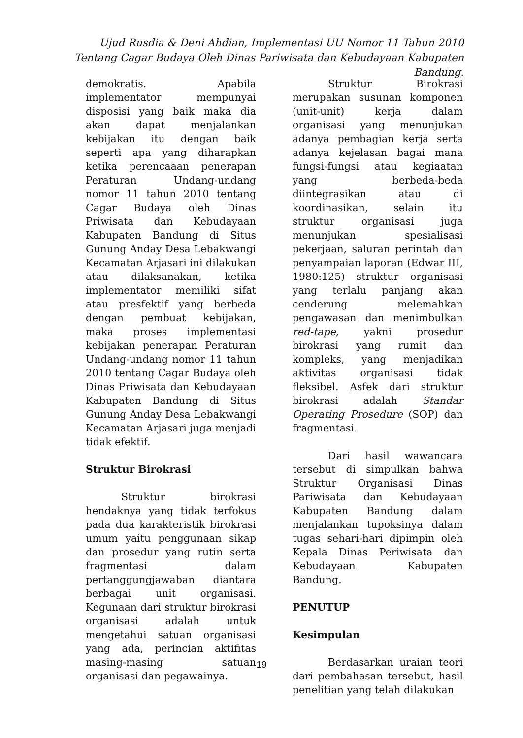Ujud Rusdia & Deni Ahdian, Implementasi UU Nomor 11 Tahun 2010 Tentang Cagar Budaya Oleh Dinas Pariwisata dan Kebudayaan Kabupaten Bandung.
demokratis. Apabila implementator mempunyai disposisi yang baik maka dia akan dapat menjalankan kebijakan itu dengan baik seperti apa yang diharapkan ketika perencaaan penerapan Peraturan Undang-undang nomor 11 tahun 2010 tentang Cagar Budaya oleh Dinas Priwisata dan Kebudayaan Kabupaten Bandung di Situs Gunung Anday Desa Lebakwangi Kecamatan Arjasari ini dilakukan atau dilaksanakan, ketika implementator memiliki sifat atau presfektif yang berbeda dengan pembuat kebijakan, maka proses implementasi kebijakan penerapan Peraturan Undang-undang nomor 11 tahun 2010 tentang Cagar Budaya oleh Dinas Priwisata dan Kebudayaan Kabupaten Bandung di Situs Gunung Anday Desa Lebakwangi Kecamatan Arjasari juga menjadi tidak efektif.
Struktur Birokrasi
Struktur birokrasi hendaknya yang tidak terfokus pada dua karakteristik birokrasi umum yaitu penggunaan sikap dan prosedur yang rutin serta fragmentasi dalam pertanggungjawaban diantara berbagai unit organisasi. Kegunaan dari struktur birokrasi organisasi adalah untuk mengetahui satuan organisasi yang ada, perincian aktifitas masing-masing satuan organisasi dan pegawainya.
Struktur Birokrasi merupakan susunan komponen (unit-unit) kerja dalam organisasi yang menunjukan adanya pembagian kerja serta adanya kejelasan bagai mana fungsi-fungsi atau kegiaatan yang berbeda-beda diintegrasikan atau di koordinasikan, selain itu struktur organisasi juga menunjukan spesialisasi pekerjaan, saluran perintah dan penyampaian laporan (Edwar III, 1980:125) struktur organisasi yang terlalu panjang akan cenderung melemahkan pengawasan dan menimbulkan red-tape, yakni prosedur birokrasi yang rumit dan kompleks, yang menjadikan aktivitas organisasi tidak fleksibel. Asfek dari struktur birokrasi adalah Standar Operating Prosedure (SOP) dan fragmentasi.
Dari hasil wawancara tersebut di simpulkan bahwa Struktur Organisasi Dinas Pariwisata dan Kebudayaan Kabupaten Bandung dalam menjalankan tupoksinya dalam tugas sehari-hari dipimpin oleh Kepala Dinas Periwisata dan Kebudayaan Kabupaten Bandung.
PENUTUP
Kesimpulan
Berdasarkan uraian teori dari pembahasan tersebut, hasil penelitian yang telah dilakukan
19